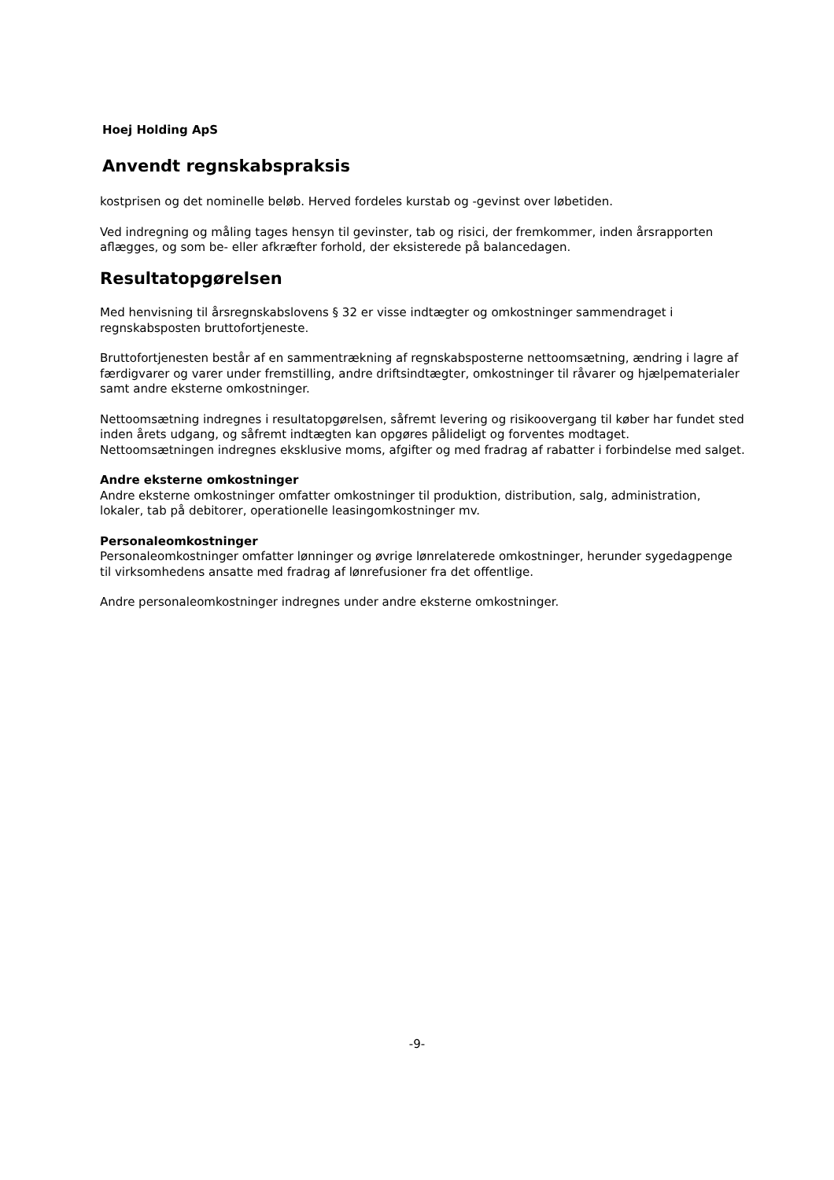Hoej Holding ApS
Anvendt regnskabspraksis
kostprisen og det nominelle beløb. Herved fordeles kurstab og -gevinst over løbetiden.
Ved indregning og måling tages hensyn til gevinster, tab og risici, der fremkommer, inden årsrapporten aflægges, og som be- eller afkræfter forhold, der eksisterede på balancedagen.
Resultatopgørelsen
Med henvisning til årsregnskabslovens § 32 er visse indtægter og omkostninger sammendraget i regnskabsposten bruttofortjeneste.
Bruttofortjenesten består af en sammentrækning af regnskabsposterne nettoomsætning, ændring i lagre af færdigvarer og varer under fremstilling, andre driftsindtægter, omkostninger til råvarer og hjælpematerialer samt andre eksterne omkostninger.
Nettoomsætning indregnes i resultatopgørelsen, såfremt levering og risikoovergang til køber har fundet sted inden årets udgang, og såfremt indtægten kan opgøres pålideligt og forventes modtaget. Nettoomsætningen indregnes eksklusive moms, afgifter og med fradrag af rabatter i forbindelse med salget.
Andre eksterne omkostninger
Andre eksterne omkostninger omfatter omkostninger til produktion, distribution, salg, administration, lokaler, tab på debitorer, operationelle leasingomkostninger mv.
Personaleomkostninger
Personaleomkostninger omfatter lønninger og øvrige lønrelaterede omkostninger, herunder sygedagpenge til virksomhedens ansatte med fradrag af lønrefusioner fra det offentlige.
Andre personaleomkostninger indregnes under andre eksterne omkostninger.
-9-